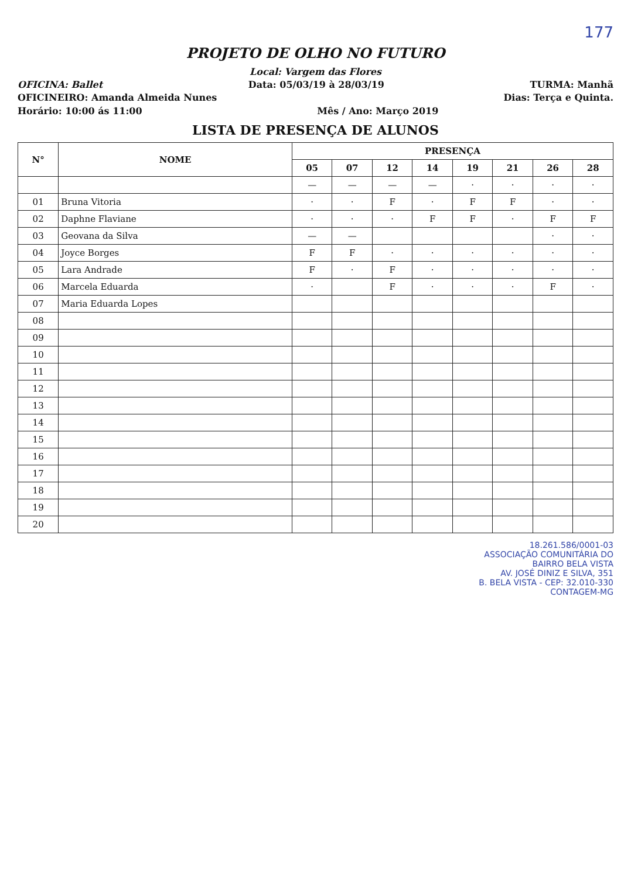177
PROJETO DE OLHO NO FUTURO
Local: Vargem das Flores
OFICINA: Ballet Data: 05/03/19 à 28/03/19 TURMA: Manhã
OFICINEIRO: Amanda Almeida Nunes Dias: Terça e Quinta.
Horário: 10:00 ás 11:00 Mês / Ano: Março 2019
LISTA DE PRESENÇA DE ALUNOS
| N° | NOME | PRESENÇA | | | | | | | |
| --- | --- | --- | --- | --- | --- | --- | --- | --- | --- |
| | | 05 | 07 | 12 | 14 | 19 | 21 | 26 | 28 |
| | | — | — | — | — | · | · | · | · |
| 01 | Bruna Vitoria | · | · | F | · | F | F | · | · |
| 02 | Daphne Flaviane | · | · | · | F | F | · | F | F |
| 03 | Geovana da Silva | — | — | | | | | · | · |
| 04 | Joyce Borges | F | F | · | · | · | · | · | · |
| 05 | Lara Andrade | F | · | F | · | · | · | · | · |
| 06 | Marcela Eduarda | · | | F | · | · | · | F | · |
| 07 | Maria Eduarda Lopes | | | | | | | | |
| 08 | | | | | | | | | |
| 09 | | | | | | | | | |
| 10 | | | | | | | | | |
| 11 | | | | | | | | | |
| 12 | | | | | | | | | |
| 13 | | | | | | | | | |
| 14 | | | | | | | | | |
| 15 | | | | | | | | | |
| 16 | | | | | | | | | |
| 17 | | | | | | | | | |
| 18 | | | | | | | | | |
| 19 | | | | | | | | | |
| 20 | | | | | | | | | |
18.261.586/0001-03
ASSOCIAÇÃO COMUNITÁRIA DO
BAIRRO BELA VISTA
AV. JOSÉ DINIZ E SILVA, 351
B. BELA VISTA - CEP: 32.010-330
CONTAGEM-MG